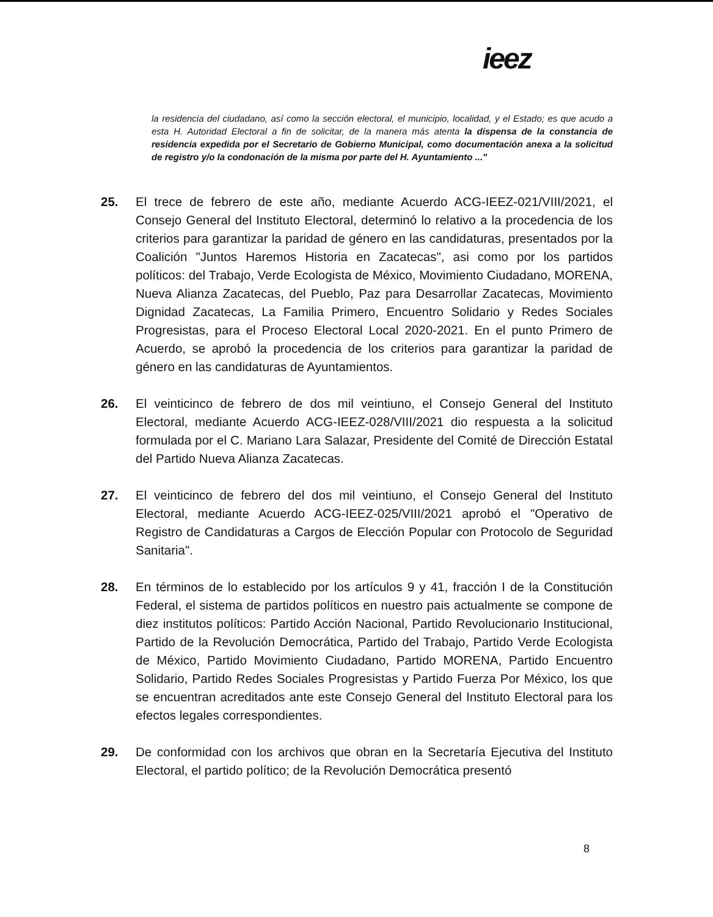ieez
la residencia del ciudadano, así como la sección electoral, el municipio, localidad, y el Estado; es que acudo a esta H. Autoridad Electoral a fin de solicitar, de la manera más atenta la dispensa de la constancia de residencia expedida por el Secretario de Gobierno Municipal, como documentación anexa a la solicitud de registro y/o la condonación de la misma por parte del H. Ayuntamiento ..."
25. El trece de febrero de este año, mediante Acuerdo ACG-IEEZ-021/VIII/2021, el Consejo General del Instituto Electoral, determinó lo relativo a la procedencia de los criterios para garantizar la paridad de género en las candidaturas, presentados por la Coalición "Juntos Haremos Historia en Zacatecas", asi como por los partidos políticos: del Trabajo, Verde Ecologista de México, Movimiento Ciudadano, MORENA, Nueva Alianza Zacatecas, del Pueblo, Paz para Desarrollar Zacatecas, Movimiento Dignidad Zacatecas, La Familia Primero, Encuentro Solidario y Redes Sociales Progresistas, para el Proceso Electoral Local 2020-2021. En el punto Primero de Acuerdo, se aprobó la procedencia de los criterios para garantizar la paridad de género en las candidaturas de Ayuntamientos.
26. El veinticinco de febrero de dos mil veintiuno, el Consejo General del Instituto Electoral, mediante Acuerdo ACG-IEEZ-028/VIII/2021 dio respuesta a la solicitud formulada por el C. Mariano Lara Salazar, Presidente del Comité de Dirección Estatal del Partido Nueva Alianza Zacatecas.
27. El veinticinco de febrero del dos mil veintiuno, el Consejo General del Instituto Electoral, mediante Acuerdo ACG-IEEZ-025/VIII/2021 aprobó el "Operativo de Registro de Candidaturas a Cargos de Elección Popular con Protocolo de Seguridad Sanitaria".
28. En términos de lo establecido por los artículos 9 y 41, fracción I de la Constitución Federal, el sistema de partidos políticos en nuestro pais actualmente se compone de diez institutos políticos: Partido Acción Nacional, Partido Revolucionario Institucional, Partido de la Revolución Democrática, Partido del Trabajo, Partido Verde Ecologista de México, Partido Movimiento Ciudadano, Partido MORENA, Partido Encuentro Solidario, Partido Redes Sociales Progresistas y Partido Fuerza Por México, los que se encuentran acreditados ante este Consejo General del Instituto Electoral para los efectos legales correspondientes.
29. De conformidad con los archivos que obran en la Secretaría Ejecutiva del Instituto Electoral, el partido político; de la Revolución Democrática presentó
8